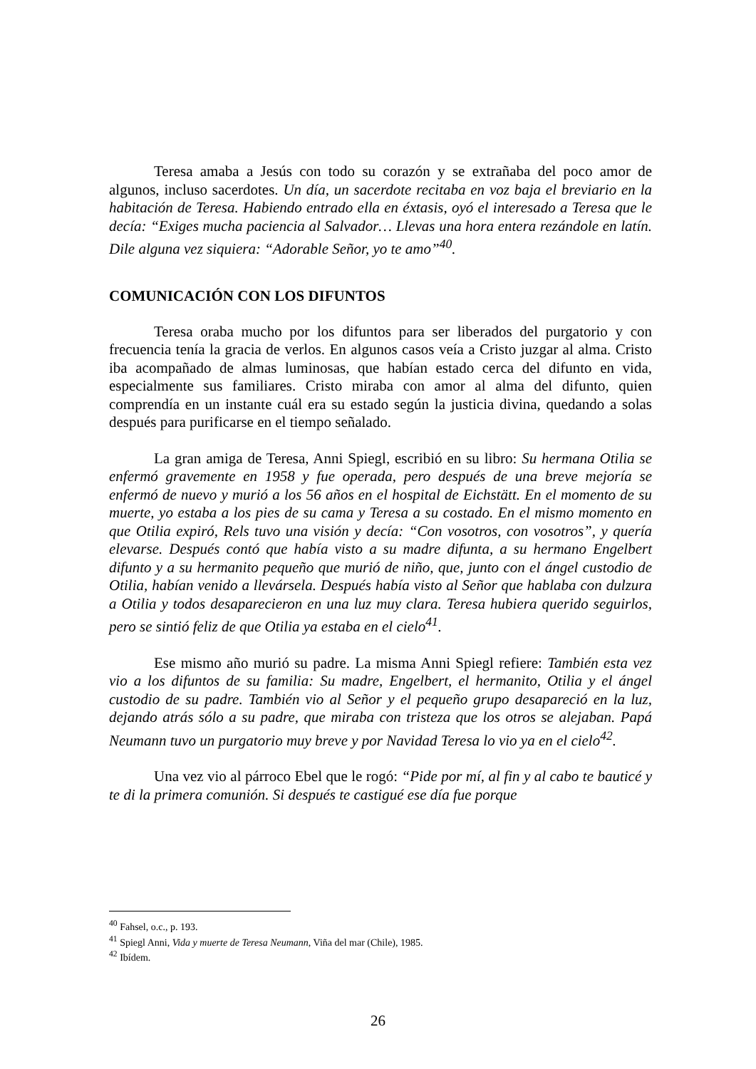Teresa amaba a Jesús con todo su corazón y se extrañaba del poco amor de algunos, incluso sacerdotes. Un día, un sacerdote recitaba en voz baja el breviario en la habitación de Teresa. Habiendo entrado ella en éxtasis, oyó el interesado a Teresa que le decía: “Exiges mucha paciencia al Salvador… Llevas una hora entera rezándole en latín. Dile alguna vez siquiera: “Adorable Señor, yo te amo”<sup>40</sup>.
COMUNICACIÓN CON LOS DIFUNTOS
Teresa oraba mucho por los difuntos para ser liberados del purgatorio y con frecuencia tenía la gracia de verlos. En algunos casos veía a Cristo juzgar al alma. Cristo iba acompañado de almas luminosas, que habían estado cerca del difunto en vida, especialmente sus familiares. Cristo miraba con amor al alma del difunto, quien comprendía en un instante cuál era su estado según la justicia divina, quedando a solas después para purificarse en el tiempo señalado.
La gran amiga de Teresa, Anni Spiegl, escribió en su libro: Su hermana Otilia se enfermó gravemente en 1958 y fue operada, pero después de una breve mejoría se enfermó de nuevo y murió a los 56 años en el hospital de Eichstätt. En el momento de su muerte, yo estaba a los pies de su cama y Teresa a su costado. En el mismo momento en que Otilia expiró, Rels tuvo una visión y decía: “Con vosotros, con vosotros”, y quería elevarse. Después contó que había visto a su madre difunta, a su hermano Engelbert difunto y a su hermanito pequeño que murió de niño, que, junto con el ángel custodio de Otilia, habían venido a llevársela. Después había visto al Señor que hablaba con dulzura a Otilia y todos desaparecieron en una luz muy clara. Teresa hubiera querido seguirlos, pero se sintió feliz de que Otilia ya estaba en el cielo<sup>41</sup>.
Ese mismo año murió su padre. La misma Anni Spiegl refiere: También esta vez vio a los difuntos de su familia: Su madre, Engelbert, el hermanito, Otilia y el ángel custodio de su padre. También vio al Señor y el pequeño grupo desapareció en la luz, dejando atrás sólo a su padre, que miraba con tristeza que los otros se alejaban. Papá Neumann tuvo un purgatorio muy breve y por Navidad Teresa lo vio ya en el cielo<sup>42</sup>.
Una vez vio al párroco Ebel que le rogó: “Pide por mí, al fin y al cabo te bauticé y te di la primera comunión. Si después te castigué ese día fue porque
<sup>40</sup> Fahsel, o.c., p. 193.
<sup>41</sup> Spiegl Anni, Vida y muerte de Teresa Neumann, Viña del mar (Chile), 1985.
<sup>42</sup> Ibídem.
26